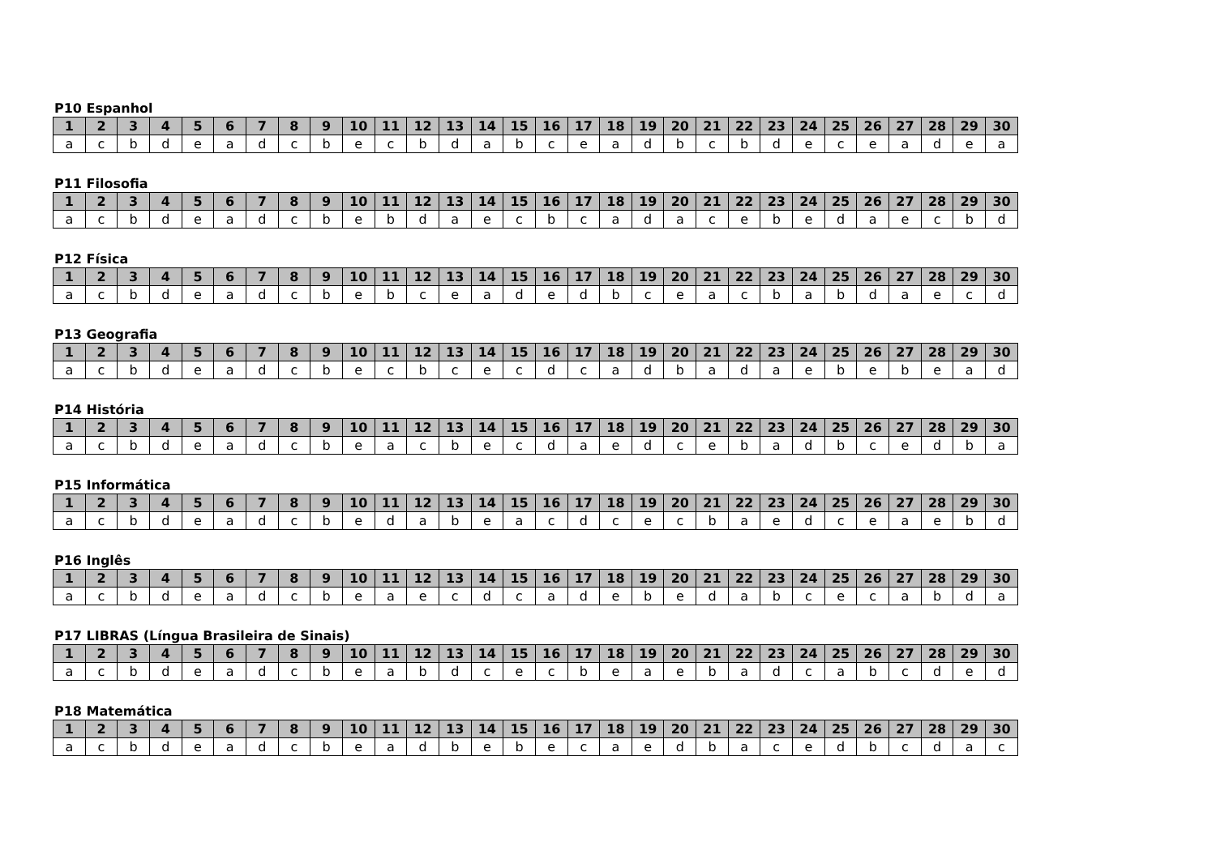P10 Espanhol
| 1 | 2 | 3 | 4 | 5 | 6 | 7 | 8 | 9 | 10 | 11 | 12 | 13 | 14 | 15 | 16 | 17 | 18 | 19 | 20 | 21 | 22 | 23 | 24 | 25 | 26 | 27 | 28 | 29 | 30 |
| --- | --- | --- | --- | --- | --- | --- | --- | --- | --- | --- | --- | --- | --- | --- | --- | --- | --- | --- | --- | --- | --- | --- | --- | --- | --- | --- | --- | --- | --- |
| a | c | b | d | e | a | d | c | b | e | c | b | d | a | b | c | e | a | d | b | c | b | d | e | c | e | a | d | e | a |
P11 Filosofia
| 1 | 2 | 3 | 4 | 5 | 6 | 7 | 8 | 9 | 10 | 11 | 12 | 13 | 14 | 15 | 16 | 17 | 18 | 19 | 20 | 21 | 22 | 23 | 24 | 25 | 26 | 27 | 28 | 29 | 30 |
| --- | --- | --- | --- | --- | --- | --- | --- | --- | --- | --- | --- | --- | --- | --- | --- | --- | --- | --- | --- | --- | --- | --- | --- | --- | --- | --- | --- | --- | --- |
| a | c | b | d | e | a | d | c | b | e | b | d | a | e | c | b | c | a | d | a | c | e | b | e | d | a | e | c | b | d |
P12 Física
| 1 | 2 | 3 | 4 | 5 | 6 | 7 | 8 | 9 | 10 | 11 | 12 | 13 | 14 | 15 | 16 | 17 | 18 | 19 | 20 | 21 | 22 | 23 | 24 | 25 | 26 | 27 | 28 | 29 | 30 |
| --- | --- | --- | --- | --- | --- | --- | --- | --- | --- | --- | --- | --- | --- | --- | --- | --- | --- | --- | --- | --- | --- | --- | --- | --- | --- | --- | --- | --- | --- |
| a | c | b | d | e | a | d | c | b | e | b | c | e | a | d | e | d | b | c | e | a | c | b | a | b | d | a | e | c | d |
P13 Geografia
| 1 | 2 | 3 | 4 | 5 | 6 | 7 | 8 | 9 | 10 | 11 | 12 | 13 | 14 | 15 | 16 | 17 | 18 | 19 | 20 | 21 | 22 | 23 | 24 | 25 | 26 | 27 | 28 | 29 | 30 |
| --- | --- | --- | --- | --- | --- | --- | --- | --- | --- | --- | --- | --- | --- | --- | --- | --- | --- | --- | --- | --- | --- | --- | --- | --- | --- | --- | --- | --- | --- |
| a | c | b | d | e | a | d | c | b | e | c | b | c | e | c | d | c | a | d | b | a | d | a | e | b | e | b | e | a | d |
P14 História
| 1 | 2 | 3 | 4 | 5 | 6 | 7 | 8 | 9 | 10 | 11 | 12 | 13 | 14 | 15 | 16 | 17 | 18 | 19 | 20 | 21 | 22 | 23 | 24 | 25 | 26 | 27 | 28 | 29 | 30 |
| --- | --- | --- | --- | --- | --- | --- | --- | --- | --- | --- | --- | --- | --- | --- | --- | --- | --- | --- | --- | --- | --- | --- | --- | --- | --- | --- | --- | --- | --- |
| a | c | b | d | e | a | d | c | b | e | a | c | b | e | c | d | a | e | d | c | e | b | a | d | b | c | e | d | b | a |
P15 Informática
| 1 | 2 | 3 | 4 | 5 | 6 | 7 | 8 | 9 | 10 | 11 | 12 | 13 | 14 | 15 | 16 | 17 | 18 | 19 | 20 | 21 | 22 | 23 | 24 | 25 | 26 | 27 | 28 | 29 | 30 |
| --- | --- | --- | --- | --- | --- | --- | --- | --- | --- | --- | --- | --- | --- | --- | --- | --- | --- | --- | --- | --- | --- | --- | --- | --- | --- | --- | --- | --- | --- |
| a | c | b | d | e | a | d | c | b | e | d | a | b | e | a | c | d | c | e | c | b | a | e | d | c | e | a | e | b | d |
P16 Inglês
| 1 | 2 | 3 | 4 | 5 | 6 | 7 | 8 | 9 | 10 | 11 | 12 | 13 | 14 | 15 | 16 | 17 | 18 | 19 | 20 | 21 | 22 | 23 | 24 | 25 | 26 | 27 | 28 | 29 | 30 |
| --- | --- | --- | --- | --- | --- | --- | --- | --- | --- | --- | --- | --- | --- | --- | --- | --- | --- | --- | --- | --- | --- | --- | --- | --- | --- | --- | --- | --- | --- |
| a | c | b | d | e | a | d | c | b | e | a | e | c | d | c | a | d | e | b | e | d | a | b | c | e | c | a | b | d | a |
P17 LIBRAS (Língua Brasileira de Sinais)
| 1 | 2 | 3 | 4 | 5 | 6 | 7 | 8 | 9 | 10 | 11 | 12 | 13 | 14 | 15 | 16 | 17 | 18 | 19 | 20 | 21 | 22 | 23 | 24 | 25 | 26 | 27 | 28 | 29 | 30 |
| --- | --- | --- | --- | --- | --- | --- | --- | --- | --- | --- | --- | --- | --- | --- | --- | --- | --- | --- | --- | --- | --- | --- | --- | --- | --- | --- | --- | --- | --- |
| a | c | b | d | e | a | d | c | b | e | a | b | d | c | e | c | b | e | a | e | b | a | d | c | a | b | c | d | e | d |
P18 Matemática
| 1 | 2 | 3 | 4 | 5 | 6 | 7 | 8 | 9 | 10 | 11 | 12 | 13 | 14 | 15 | 16 | 17 | 18 | 19 | 20 | 21 | 22 | 23 | 24 | 25 | 26 | 27 | 28 | 29 | 30 |
| --- | --- | --- | --- | --- | --- | --- | --- | --- | --- | --- | --- | --- | --- | --- | --- | --- | --- | --- | --- | --- | --- | --- | --- | --- | --- | --- | --- | --- | --- |
| a | c | b | d | e | a | d | c | b | e | a | d | b | e | b | e | c | a | e | d | b | a | c | e | d | b | c | d | a | c |